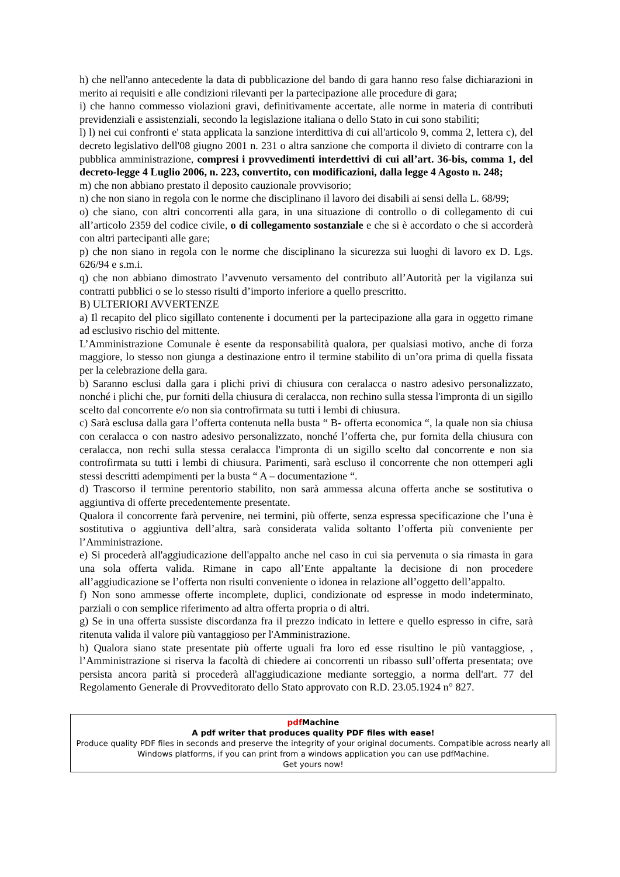h) che nell'anno antecedente la data di pubblicazione del bando di gara hanno reso false dichiarazioni in merito ai requisiti e alle condizioni rilevanti per la partecipazione alle procedure di gara;
i) che hanno commesso violazioni gravi, definitivamente accertate, alle norme in materia di contributi previdenziali e assistenziali, secondo la legislazione italiana o dello Stato in cui sono stabiliti;
l) l) nei cui confronti e' stata applicata la sanzione interdittiva di cui all'articolo 9, comma 2, lettera c), del decreto legislativo dell'08 giugno 2001 n. 231 o altra sanzione che comporta il divieto di contrarre con la pubblica amministrazione, compresi i provvedimenti interdettivi di cui all’art. 36-bis, comma 1, del decreto-legge 4 Luglio 2006, n. 223, convertito, con modificazioni, dalla legge 4 Agosto n. 248;
m) che non abbiano prestato il deposito cauzionale provvisorio;
n) che non siano in regola con le norme che disciplinano il lavoro dei disabili ai sensi della L. 68/99;
o) che siano, con altri concorrenti alla gara, in una situazione di controllo o di collegamento di cui all’articolo 2359 del codice civile, o di collegamento sostanziale e che si è accordato o che si accorderà con altri partecipanti alle gare;
p) che non siano in regola con le norme che disciplinano la sicurezza sui luoghi di lavoro ex D. Lgs. 626/94 e s.m.i.
q) che non abbiano dimostrato l’avvenuto versamento del contributo all’Autorità per la vigilanza sui contratti pubblici o se lo stesso risulti d’importo inferiore a quello prescritto.
B) ULTERIORI AVVERTENZE
a) Il recapito del plico sigillato contenente i documenti per la partecipazione alla gara in oggetto rimane ad esclusivo rischio del mittente.
L’Amministrazione Comunale è esente da responsabilità qualora, per qualsiasi motivo, anche di forza maggiore, lo stesso non giunga a destinazione entro il termine stabilito di un’ora prima di quella fissata per la celebrazione della gara.
b) Saranno esclusi dalla gara i plichi privi di chiusura con ceralacca o nastro adesivo personalizzato, nonché i plichi che, pur forniti della chiusura di ceralacca, non rechino sulla stessa l'impronta di un sigillo scelto dal concorrente e/o non sia controfirmata su tutti i lembi di chiusura.
c) Sarà esclusa dalla gara l’offerta contenuta nella busta “ B- offerta economica “, la quale non sia chiusa con ceralacca o con nastro adesivo personalizzato, nonché l’offerta che, pur fornita della chiusura con ceralacca, non rechi sulla stessa ceralacca l'impronta di un sigillo scelto dal concorrente e non sia controfirmata su tutti i lembi di chiusura. Parimenti, sarà escluso il concorrente che non ottemperi agli stessi descritti adempimenti per la busta “ A – documentazione “.
d) Trascorso il termine perentorio stabilito, non sarà ammessa alcuna offerta anche se sostitutiva o aggiuntiva di offerte precedentemente presentate.
Qualora il concorrente farà pervenire, nei termini, più offerte, senza espressa specificazione che l’una è sostitutiva o aggiuntiva dell’altra, sarà considerata valida soltanto l’offerta più conveniente per l’Amministrazione.
e) Si procederà all'aggiudicazione dell'appalto anche nel caso in cui sia pervenuta o sia rimasta in gara una sola offerta valida. Rimane in capo all’Ente appaltante la decisione di non procedere all’aggiudicazione se l’offerta non risulti conveniente o idonea in relazione all’oggetto dell’appalto.
f) Non sono ammesse offerte incomplete, duplici, condizionate od espresse in modo indeterminato, parziali o con semplice riferimento ad altra offerta propria o di altri.
g) Se in una offerta sussiste discordanza fra il prezzo indicato in lettere e quello espresso in cifre, sarà ritenuta valida il valore più vantaggioso per l'Amministrazione.
h) Qualora siano state presentate più offerte uguali fra loro ed esse risultino le più vantaggiose, , l’Amministrazione si riserva la facoltà di chiedere ai concorrenti un ribasso sull’offerta presentata; ove persista ancora parità si procederà all'aggiudicazione mediante sorteggio, a norma dell'art. 77 del Regolamento Generale di Provveditorato dello Stato approvato con R.D. 23.05.1924 n° 827.
pdf Machine
A pdf writer that produces quality PDF files with ease!
Produce quality PDF files in seconds and preserve the integrity of your original documents. Compatible across nearly all Windows platforms, if you can print from a windows application you can use pdfMachine.
Get yours now!